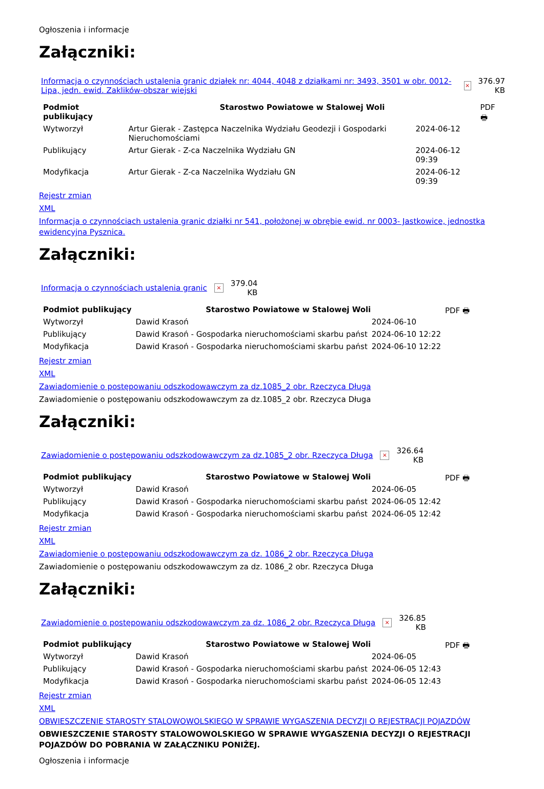Ogłoszenia i informacje
Załączniki:
Informacja o czynnościach ustalenia granic działek nr: 4044, 4048 z działkami nr: 3493, 3501 w obr. 0012-Lipa, jedn. ewid. Zaklików-obszar wiejski × 376.97
KB
| Podmiot publikujący | Starostwo Powiatowe w Stalowej Woli | | PDF 🖶 |
| Wytworzył | Artur Gierak - Zastępca Naczelnika Wydziału Geodezji i Gospodarki Nieruchomościami | 2024-06-12 | |
| Publikujący | Artur Gierak - Z-ca Naczelnika Wydziału GN | 2024-06-12 09:39 | |
| Modyfikacja | Artur Gierak - Z-ca Naczelnika Wydziału GN | 2024-06-12 09:39 | |
Rejestr zmian
XML
Informacja o czynnościach ustalenia granic działki nr 541, położonej w obrębie ewid. nr 0003- Jastkowice, jednostka ewidencyjna Pysznica.
Załączniki:
Informacja o czynnościach ustalenia granic × 379.04
KB
| Podmiot publikujący | Starostwo Powiatowe w Stalowej Woli | | PDF 🖶 |
| Wytworzył | Dawid Krasoń | 2024-06-10 | |
| Publikujący | Dawid Krasoń - Gospodarka nieruchomościami skarbu państ | 2024-06-10 12:22 | |
| Modyfikacja | Dawid Krasoń - Gospodarka nieruchomościami skarbu państ | 2024-06-10 12:22 | |
Rejestr zmian
XML
Zawiadomienie o postępowaniu odszkodowawczym za dz.1085_2 obr. Rzeczyca Długa
Zawiadomienie o postępowaniu odszkodowawczym za dz.1085_2 obr. Rzeczyca Długa
Załączniki:
Zawiadomienie o postępowaniu odszkodowawczym za dz.1085_2 obr. Rzeczyca Długa × 326.64
KB
| Podmiot publikujący | Starostwo Powiatowe w Stalowej Woli | | PDF 🖶 |
| Wytworzył | Dawid Krasoń | 2024-06-05 | |
| Publikujący | Dawid Krasoń - Gospodarka nieruchomościami skarbu państ | 2024-06-05 12:42 | |
| Modyfikacja | Dawid Krasoń - Gospodarka nieruchomościami skarbu państ | 2024-06-05 12:42 | |
Rejestr zmian
XML
Zawiadomienie o postępowaniu odszkodowawczym za dz. 1086_2 obr. Rzeczyca Długa
Zawiadomienie o postępowaniu odszkodowawczym za dz. 1086_2 obr. Rzeczyca Długa
Załączniki:
Zawiadomienie o postępowaniu odszkodowawczym za dz. 1086_2 obr. Rzeczyca Długa × 326.85
KB
| Podmiot publikujący | Starostwo Powiatowe w Stalowej Woli | | PDF 🖶 |
| Wytworzył | Dawid Krasoń | 2024-06-05 | |
| Publikujący | Dawid Krasoń - Gospodarka nieruchomościami skarbu państ | 2024-06-05 12:43 | |
| Modyfikacja | Dawid Krasoń - Gospodarka nieruchomościami skarbu państ | 2024-06-05 12:43 | |
Rejestr zmian
XML
OBWIESZCZENIE STAROSTY STALOWOWOLSKIEGO W SPRAWIE WYGASZENIA DECYZJI O REJESTRACJI POJAZDÓW
OBWIESZCZENIE STAROSTY STALOWOWOLSKIEGO W SPRAWIE WYGASZENIA DECYZJI O REJESTRACJI POJAZDÓW DO POBRANIA W ZAŁĄCZNIKU PONIŻEJ.
Ogłoszenia i informacje